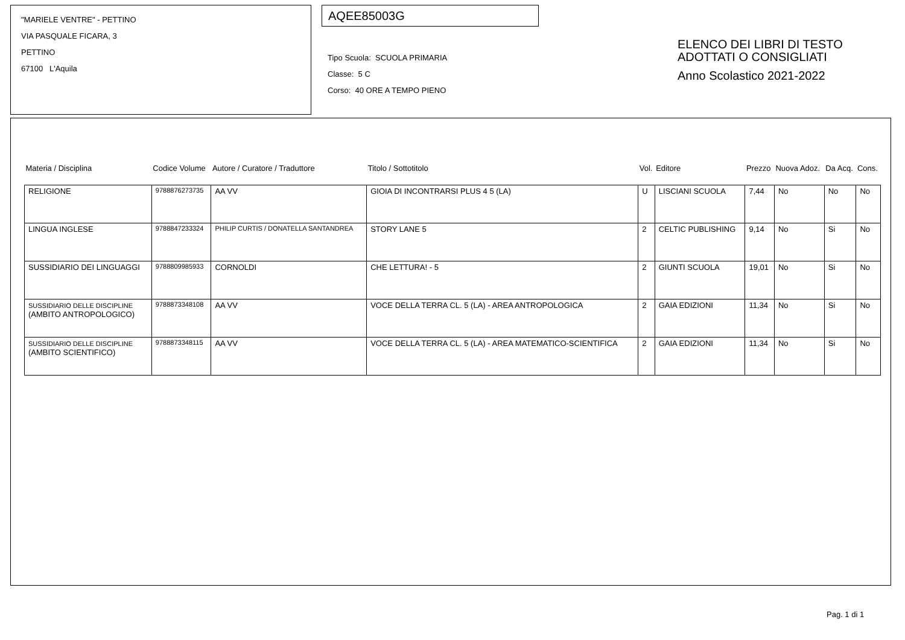"MARIELE VENTRE" - PETTINO
VIA PASQUALE FICARA, 3
PETTINO
67100 L'Aquila
AQEE85003G
Tipo Scuola: SCUOLA PRIMARIA
Classe: 5 C
Corso: 40 ORE A TEMPO PIENO
ELENCO DEI LIBRI DI TESTO
ADOTTATI O CONSIGLIATI
Anno Scolastico 2021-2022
| Materia / Disciplina | Codice Volume | Autore / Curatore / Traduttore | Titolo / Sottotitolo | Vol. | Editore | Prezzo | Nuova Adoz. | Da Acq. | Cons. |
| --- | --- | --- | --- | --- | --- | --- | --- | --- | --- |
| RELIGIONE | 9788876273735 | AA VV | GIOIA DI INCONTRARSI PLUS 4 5 (LA) | U | LISCIANI SCUOLA | 7,44 | No | No | No |
| LINGUA INGLESE | 9788847233324 | PHILIP CURTIS / DONATELLA SANTANDREA | STORY LANE 5 | 2 | CELTIC PUBLISHING | 9,14 | No | Si | No |
| SUSSIDIARIO DEI LINGUAGGI | 9788809985933 | CORNOLDI | CHE LETTURA! - 5 | 2 | GIUNTI SCUOLA | 19,01 | No | Si | No |
| SUSSIDIARIO DELLE DISCIPLINE (AMBITO ANTROPOLOGICO) | 9788873348108 | AA VV | VOCE DELLA TERRA CL. 5 (LA) - AREA ANTROPOLOGICA | 2 | GAIA EDIZIONI | 11,34 | No | Si | No |
| SUSSIDIARIO DELLE DISCIPLINE (AMBITO SCIENTIFICO) | 9788873348115 | AA VV | VOCE DELLA TERRA CL. 5 (LA) - AREA MATEMATICO-SCIENTIFICA | 2 | GAIA EDIZIONI | 11,34 | No | Si | No |
Pag. 1 di 1